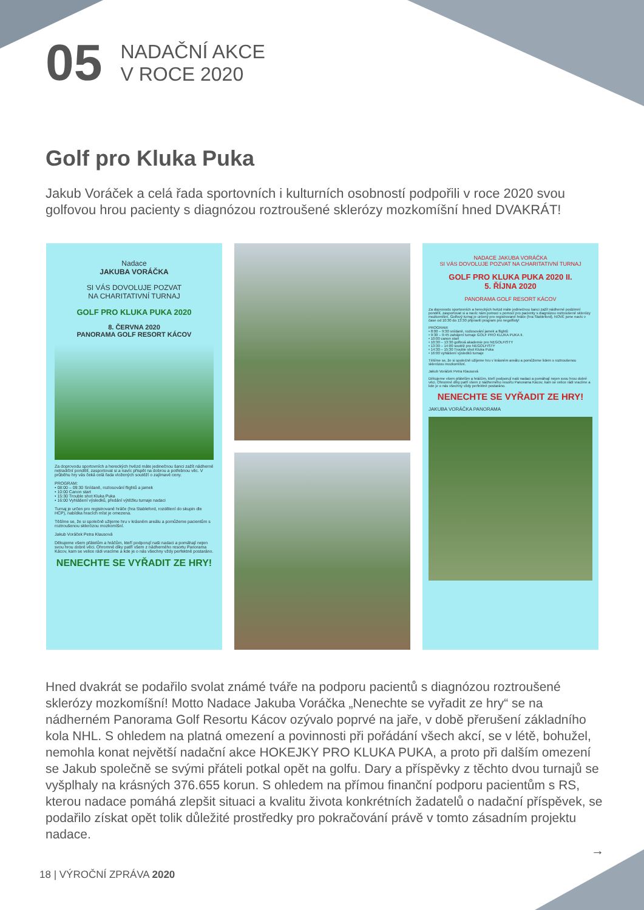05
NADAČNÍ AKCE
V ROCE 2020
Golf pro Kluka Puka
Jakub Voráček a celá řada sportovních i kulturních osobností podpořili v roce 2020 svou golfovou hrou pacienty s diagnózou roztroušené sklerózy mozkomíšní hned DVAKRÁT!
Nadace
JAKUBA VORÁČKA
SI VÁS DOVOLUJE POZVAT
NA CHARITATIVNÍ TURNAJ
GOLF PRO KLUKA PUKA 2020
8. ČERVNA 2020
PANORAMA GOLF RESORT KÁCOV
Za doprovodu sportovních a hereckých hvězd máte jedinečnou šanci zažít nádherné netradiční pondělí, zasportovat si a navíc přispět na dobrou a potřebnou věc. V průběhu hry vás čeká celá řada vložených soutěží o zajímavé ceny.
PROGRAM:
• 08:00 – 09:30 Snídaně, rozlosování flightů a jamek
• 10:00 Canon start
• 15:30 Trouble shot Kluka Puka
• 16:00 Vyhlášení výsledků, předání výtěžku turnaje nadaci
Turnaj je určen pro registrované hráče (hra Stableford, rozdělení do skupin dle HCP), nabídka hracích míst je omezena.
Těšíme se, že si společně užijeme hru v krásném areálu a pomůžeme pacientům s roztroušenou sklerózou mozkomíšní.
Jakub Voráček Petra Klausová
Děkujeme všem přátelům a hráčům, kteří podporují naši nadaci a pomáhají nejen svou hrou dobré věci. Ohromné díky patří všem z nádherného resortu Panorama Kácov, kam se velice rádi vracíme a kde je o nás všechny vždy perfektně postaráno.
NENECHTE SE VYŘADIT ZE HRY!
NADACE JAKUBA VORÁČKA
SI VÁS DOVOLUJE POZVAT NA CHARITATIVNÍ TURNAJ
GOLF PRO KLUKA PUKA 2020 II.
5. ŘÍJNA 2020
PANORAMA GOLF RESORT KÁCOV
Za doprovodu sportovních a hereckých hvězd máte jedinečnou šanci zažít nádherné podzimní pondělí, zasportovat si a navíc nám pomoci s pomocí pro pacienty s diagnózou roztroušené sklerózy mozkomíšní. Golfový turnaj je určený pro registrované hráče (hra Stableford), NOVĚ jsme navíc v čase od 10:30 do 13:30 připravili program pro negolfisty!
PROGRAM:
• 8:00 – 9:30 snídaně, rozlosování jamek a flightů
• 9:30 – 9:45 zahájení turnaje GOLF PRO KLUKA PUKA II.
• 10:00 canon start
• 10:30 – 13:30 golfová akademie pro NEGOLFISTY
• 13:30 – 14:00 soutěž pro NEGOLFISTY
• 14:30 – 15:30 Trouble shot Kluka Puka
• 16:00 vyhlášení výsledků turnaje
Těšíme se, že si společně užijeme hru v krásném areálu a pomůžeme lidem s roztroušenou sklerózou mozkomíšní.
Jakub Voráček Petra Klausová
Děkujeme všem přátelům a hráčům, kteří podporují naši nadaci a pomáhají nejen svou hrou dobré věci. Ohromné díky patří všem z nádherného resortu Panorama Kácov, kam se velice rádi vracíme a kde je o nás všechny vždy perfektně postaráno.
NENECHTE SE VYŘADIT ZE HRY!
JAKUBA VORÁČKA PANORAMA
Hned dvakrát se podařilo svolat známé tváře na podporu pacientů s diagnózou roztroušené sklerózy mozkomíšní! Motto Nadace Jakuba Voráčka „Nenechte se vyřadit ze hry“ se na nádherném Panorama Golf Resortu Kácov ozývalo poprvé na jaře, v době přerušení základního kola NHL. S ohledem na platná omezení a povinnosti při pořádání všech akcí, se v létě, bohužel, nemohla konat největší nadační akce HOKEJKY PRO KLUKA PUKA, a proto při dalším omezení se Jakub společně se svými přáteli potkal opět na golfu. Dary a příspěvky z těchto dvou turnajů se vyšplhaly na krásných 376.655 korun. S ohledem na přímou finanční podporu pacientům s RS, kterou nadace pomáhá zlepšit situaci a kvalitu života konkrétních žadatelů o nadační příspěvek, se podařilo získat opět tolik důležité prostředky pro pokračování právě v tomto zásadním projektu nadace.
→
18 | VÝROČNÍ ZPRÁVA 2020